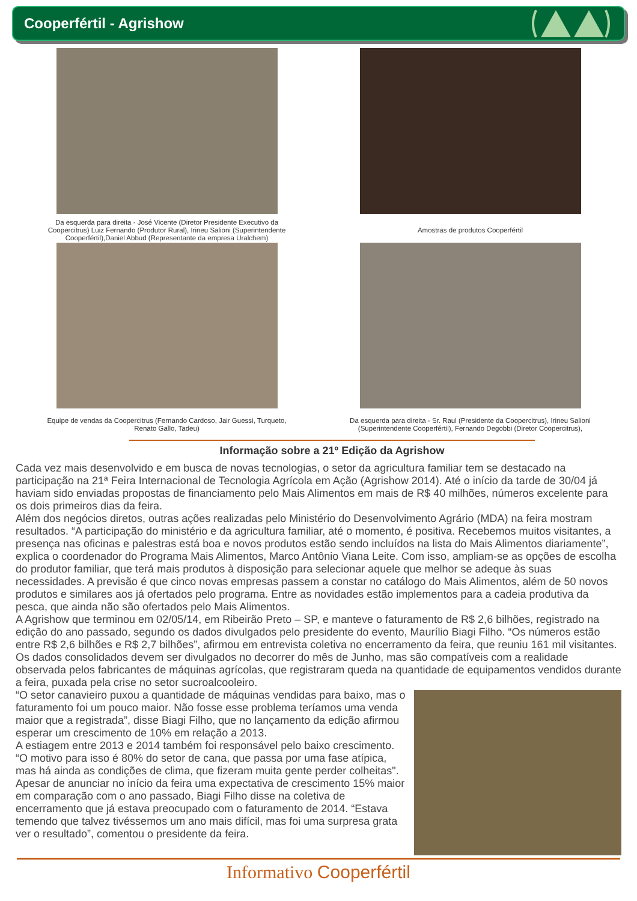Cooperfértil - Agrishow
Da esquerda para direita - José Vicente (Diretor Presidente Executivo da Coopercitrus) Luiz Fernando (Produtor Rural), Irineu Salioni (Superintendente Cooperfértil),Daniel Abbud (Representante da empresa Uralchem)
Amostras de produtos Cooperfértil
Equipe de vendas da Coopercitrus (Fernando Cardoso, Jair Guessi, Turqueto, Renato Gallo, Tadeu)
Da esquerda para direita - Sr. Raul (Presidente da Coopercitrus), Irineu Salioni (Superintendente Cooperfértil), Fernando Degobbi (Diretor Coopercitrus),
Informação sobre a 21º Edição da Agrishow
Cada vez mais desenvolvido e em busca de novas tecnologias, o setor da agricultura familiar tem se destacado na participação na 21ª Feira Internacional de Tecnologia Agrícola em Ação (Agrishow 2014). Até o início da tarde de 30/04 já haviam sido enviadas propostas de financiamento pelo Mais Alimentos em mais de R$ 40 milhões, números excelente para os dois primeiros dias da feira.
Além dos negócios diretos, outras ações realizadas pelo Ministério do Desenvolvimento Agrário (MDA) na feira mostram resultados. “A participação do ministério e da agricultura familiar, até o momento, é positiva. Recebemos muitos visitantes, a presença nas oficinas e palestras está boa e novos produtos estão sendo incluídos na lista do Mais Alimentos diariamente”, explica o coordenador do Programa Mais Alimentos, Marco Antônio Viana Leite. Com isso, ampliam-se as opções de escolha do produtor familiar, que terá mais produtos à disposição para selecionar aquele que melhor se adeque às suas necessidades. A previsão é que cinco novas empresas passem a constar no catálogo do Mais Alimentos, além de 50 novos produtos e similares aos já ofertados pelo programa. Entre as novidades estão implementos para a cadeia produtiva da pesca, que ainda não são ofertados pelo Mais Alimentos.
A Agrishow que terminou em 02/05/14, em Ribeirão Preto – SP, e manteve o faturamento de R$ 2,6 bilhões, registrado na edição do ano passado, segundo os dados divulgados pelo presidente do evento, Maurílio Biagi Filho. “Os números estão entre R$ 2,6 bilhões e R$ 2,7 bilhões”, afirmou em entrevista coletiva no encerramento da feira, que reuniu 161 mil visitantes. Os dados consolidados devem ser divulgados no decorrer do mês de Junho, mas são compatíveis com a realidade observada pelos fabricantes de máquinas agrícolas, que registraram queda na quantidade de equipamentos vendidos durante a feira, puxada pela crise no setor sucroalcooleiro.
“O setor canavieiro puxou a quantidade de máquinas vendidas para baixo, mas o faturamento foi um pouco maior. Não fosse esse problema teríamos uma venda maior que a registrada”, disse Biagi Filho, que no lançamento da edição afirmou esperar um crescimento de 10% em relação a 2013.
A estiagem entre 2013 e 2014 também foi responsável pelo baixo crescimento. “O motivo para isso é 80% do setor de cana, que passa por uma fase atípica, mas há ainda as condições de clima, que fizeram muita gente perder colheitas". Apesar de anunciar no início da feira uma expectativa de crescimento 15% maior em comparação com o ano passado, Biagi Filho disse na coletiva de encerramento que já estava preocupado com o faturamento de 2014. “Estava temendo que talvez tivéssemos um ano mais difícil, mas foi uma surpresa grata ver o resultado”, comentou o presidente da feira.
Informativo Cooperfértil